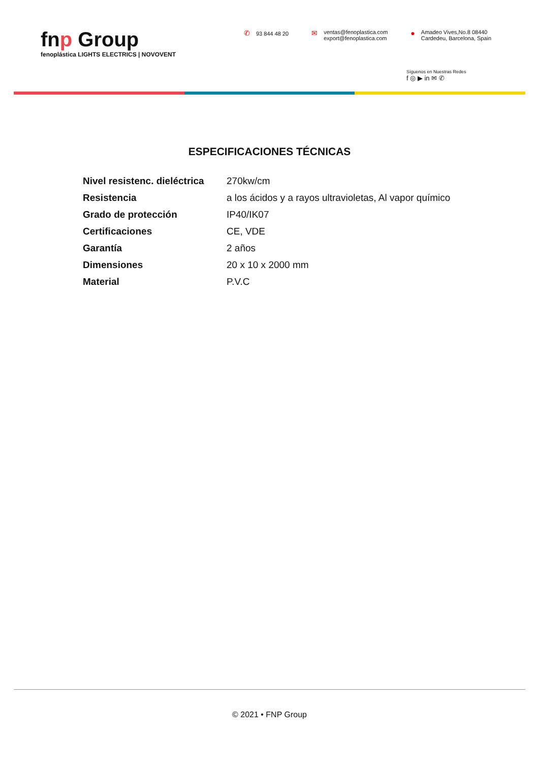fnp Group
fenoplástica LIGHTS ELECTRICS | NOVOVENT
✆ 93 844 48 20
✉
ventas@fenoplastica.com
export@fenoplastica.com
●
Amadeo Vives,No.8 08440
Cardedeu, Barcelona, Spain
Síguenos en Nuestras Redes
f ◎ ▶ in ✉ ✆
ESPECIFICACIONES TÉCNICAS
| Nivel resistenc. dieléctrica | 270kw/cm |
| Resistencia | a los ácidos y a rayos ultravioletas, Al vapor químico |
| Grado de protección | IP40/IK07 |
| Certificaciones | CE, VDE |
| Garantía | 2 años |
| Dimensiones | 20 x 10 x 2000 mm |
| Material | P.V.C |
© 2021 • FNP Group